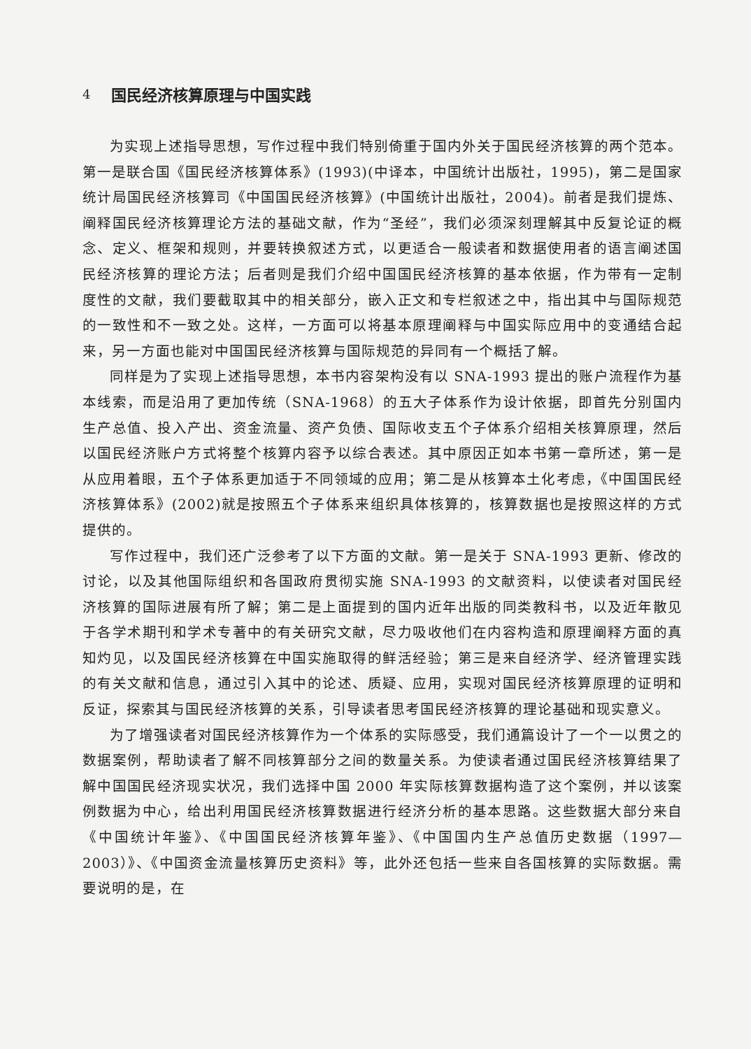4 国民经济核算原理与中国实践
为实现上述指导思想，写作过程中我们特别倚重于国内外关于国民经济核算的两个范本。第一是联合国《国民经济核算体系》(1993)(中译本，中国统计出版社，1995)，第二是国家统计局国民经济核算司《中国国民经济核算》(中国统计出版社，2004)。前者是我们提炼、阐释国民经济核算理论方法的基础文献，作为“圣经”，我们必须深刻理解其中反复论证的概念、定义、框架和规则，并要转换叙述方式，以更适合一般读者和数据使用者的语言阐述国民经济核算的理论方法；后者则是我们介绍中国国民经济核算的基本依据，作为带有一定制度性的文献，我们要截取其中的相关部分，嵌入正文和专栏叙述之中，指出其中与国际规范的一致性和不一致之处。这样，一方面可以将基本原理阐释与中国实际应用中的变通结合起来，另一方面也能对中国国民经济核算与国际规范的异同有一个概括了解。
同样是为了实现上述指导思想，本书内容架构没有以 SNA-1993 提出的账户流程作为基本线索，而是沿用了更加传统（SNA-1968）的五大子体系作为设计依据，即首先分别国内生产总值、投入产出、资金流量、资产负债、国际收支五个子体系介绍相关核算原理，然后以国民经济账户方式将整个核算内容予以综合表述。其中原因正如本书第一章所述，第一是从应用着眼，五个子体系更加适于不同领域的应用；第二是从核算本土化考虑，《中国国民经济核算体系》(2002)就是按照五个子体系来组织具体核算的，核算数据也是按照这样的方式提供的。
写作过程中，我们还广泛参考了以下方面的文献。第一是关于 SNA-1993 更新、修改的讨论，以及其他国际组织和各国政府贯彻实施 SNA-1993 的文献资料，以使读者对国民经济核算的国际进展有所了解；第二是上面提到的国内近年出版的同类教科书，以及近年散见于各学术期刊和学术专著中的有关研究文献，尽力吸收他们在内容构造和原理阐释方面的真知灼见，以及国民经济核算在中国实施取得的鲜活经验；第三是来自经济学、经济管理实践的有关文献和信息，通过引入其中的论述、质疑、应用，实现对国民经济核算原理的证明和反证，探索其与国民经济核算的关系，引导读者思考国民经济核算的理论基础和现实意义。
为了增强读者对国民经济核算作为一个体系的实际感受，我们通篇设计了一个一以贯之的数据案例，帮助读者了解不同核算部分之间的数量关系。为使读者通过国民经济核算结果了解中国国民经济现实状况，我们选择中国 2000 年实际核算数据构造了这个案例，并以该案例数据为中心，给出利用国民经济核算数据进行经济分析的基本思路。这些数据大部分来自《中国统计年鉴》、《中国国民经济核算年鉴》、《中国国内生产总值历史数据（1997—2003）》、《中国资金流量核算历史资料》等，此外还包括一些来自各国核算的实际数据。需要说明的是，在